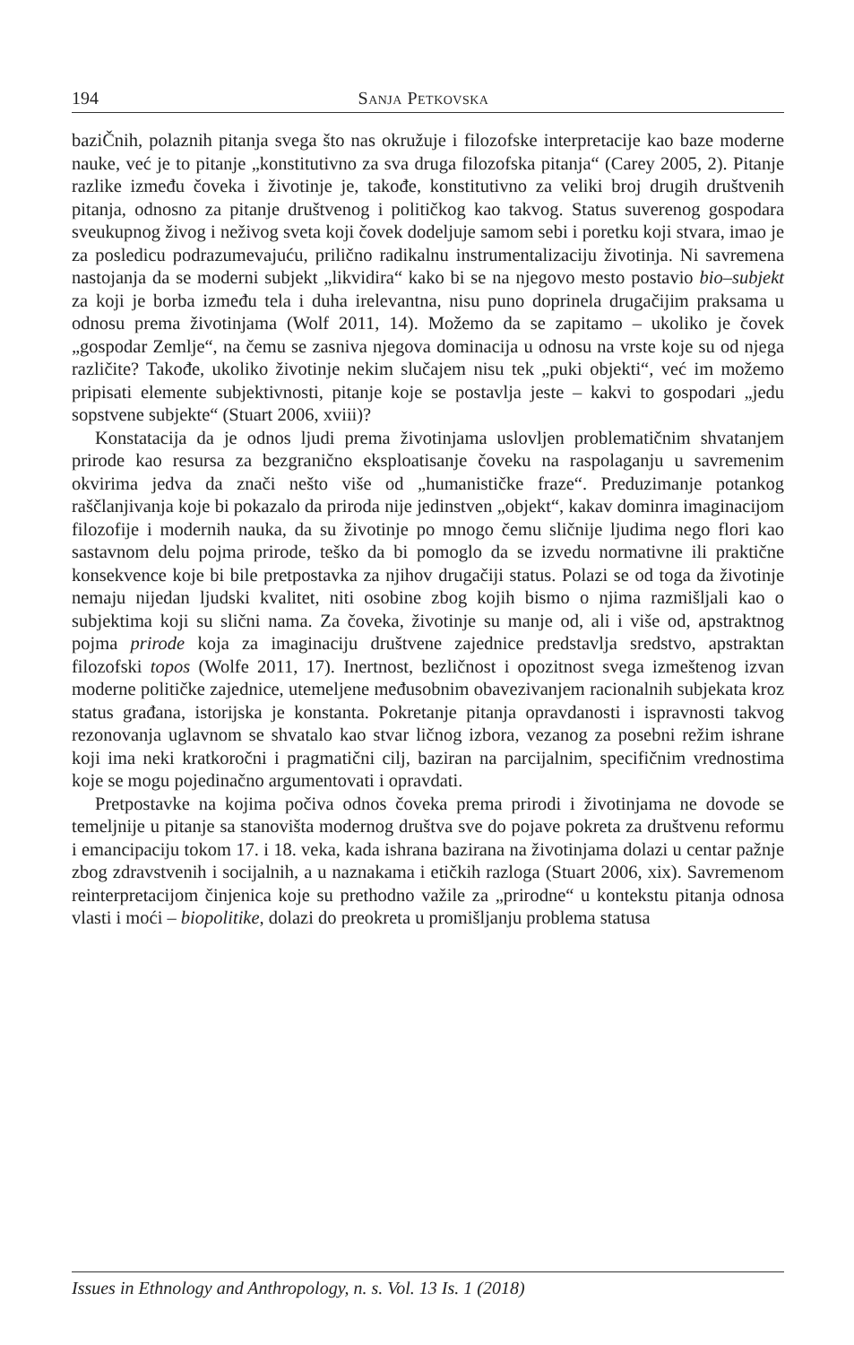194 Sanja Petkovska
baziČnih, polaznih pitanja svega što nas okružuje i filozofske interpretacije kao baze moderne nauke, već je to pitanje „konstitutivno za sva druga filozofska pitanja“ (Carey 2005, 2). Pitanje razlike između čoveka i životinje je, takođe, konstitutivno za veliki broj drugih društvenih pitanja, odnosno za pitanje društvenog i političkog kao takvog. Status suverenog gospodara sveukupnog živog i neživog sveta koji čovek dodeljuje samom sebi i poretku koji stvara, imao je za posledicu podrazumevajuću, prilično radikalnu instrumentalizaciju životinja. Ni savremena nastojanja da se moderni subjekt „likvidira“ kako bi se na njegovo mesto postavio bio–subjekt za koji je borba između tela i duha irelevantna, nisu puno doprinela drugačijim praksama u odnosu prema životinjama (Wolf 2011, 14). Možemo da se zapitamo – ukoliko je čovek „gospodar Zemlje“, na čemu se zasniva njegova dominacija u odnosu na vrste koje su od njega različite? Takođe, ukoliko životinje nekim slučajem nisu tek „puki objekti“, već im možemo pripisati elemente subjektivnosti, pitanje koje se postavlja jeste – kakvi to gospodari „jedu sopstvene subjekte“ (Stuart 2006, xviii)?
Konstatacija da je odnos ljudi prema životinjama uslovljen problematičnim shvatanjem prirode kao resursa za bezgranično eksploatisanje čoveku na raspolaganju u savremenim okvirima jedva da znači nešto više od „humanističke fraze“. Preduzimanje potankog raščlanjivanja koje bi pokazalo da priroda nije jedinstven „objekt“, kakav dominra imaginacijom filozofije i modernih nauka, da su životinje po mnogo čemu sličnije ljudima nego flori kao sastavnom delu pojma prirode, teško da bi pomoglo da se izvedu normativne ili praktične konsekvence koje bi bile pretpostavka za njihov drugačiji status. Polazi se od toga da životinje nemaju nijedan ljudski kvalitet, niti osobine zbog kojih bismo o njima razmišljali kao o subjektima koji su slični nama. Za čoveka, životinje su manje od, ali i više od, apstraktnog pojma prirode koja za imaginaciju društvene zajednice predstavlja sredstvo, apstraktan filozofski topos (Wolfe 2011, 17). Inertnost, bezličnost i opozitnost svega izmeštenog izvan moderne političke zajednice, utemeljene međusobnim obavezivanjem racionalnih subjekata kroz status građana, istorijska je konstanta. Pokretanje pitanja opravdanosti i ispravnosti takvog rezonovanja uglavnom se shvatalo kao stvar ličnog izbora, vezanog za posebni režim ishrane koji ima neki kratkoročni i pragmatični cilj, baziran na parcijalnim, specifičnim vrednostima koje se mogu pojedinačno argumentovati i opravdati.
Pretpostavke na kojima počiva odnos čoveka prema prirodi i životinjama ne dovode se temeljnije u pitanje sa stanovišta modernog društva sve do pojave pokreta za društvenu reformu i emancipaciju tokom 17. i 18. veka, kada ishrana bazirana na životinjama dolazi u centar pažnje zbog zdravstvenih i socijalnih, a u naznakama i etičkih razloga (Stuart 2006, xix). Savremenom reinterpretacijom činjenica koje su prethodno važile za „prirodne“ u kontekstu pitanja odnosa vlasti i moći – biopolitike, dolazi do preokreta u promišljanju problema statusa
Issues in Ethnology and Anthropology, n. s. Vol. 13 Is. 1 (2018)